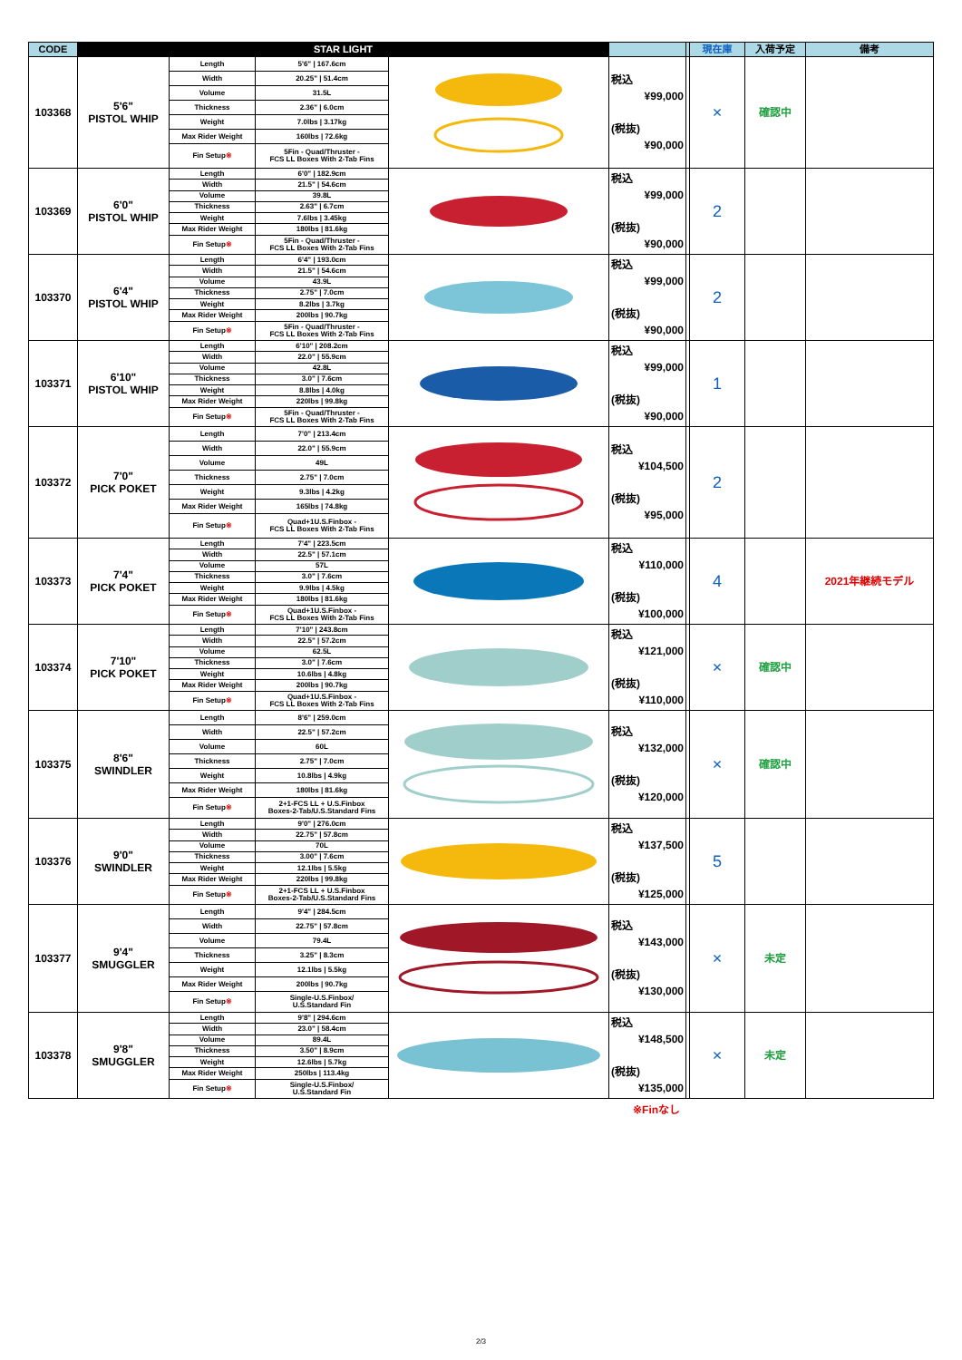| CODE | STAR LIGHT | | | | | | 現在庫 | 入荷予定 | 備考 |
| --- | --- | --- | --- | --- | --- | --- | --- | --- | --- |
| 103368 | 5'6" PISTOL WHIP | Length | 5'6" / 167.6cm | | 税込 ¥99,000 (税抜) ¥90,000 | | × | 確認中 | |
| | | Width | 20.25" / 51.4cm | | | | | | |
| | | Volume | 31.5L | | | | | | |
| | | Thickness | 2.36" / 6.0cm | | | | | | |
| | | Weight | 7.0lbs / 3.17kg | | | | | | |
| | | Max Rider Weight | 160lbs / 72.6kg | | | | | | |
| | | Fin Setup ※ | 5Fin - Quad/Thruster - FCS LL Boxes With 2-Tab Fins | | | | | | |
| 103369 | 6'0" PISTOL WHIP | Length | 6'0" / 182.9cm | | 税込 ¥99,000 (税抜) ¥90,000 | | 2 | | |
| | | Width | 21.5" / 54.6cm | | | | | | |
| | | Volume | 39.8L | | | | | | |
| | | Thickness | 2.63" / 6.7cm | | | | | | |
| | | Weight | 7.6lbs / 3.45kg | | | | | | |
| | | Max Rider Weight | 180lbs / 81.6kg | | | | | | |
| | | Fin Setup ※ | 5Fin - Quad/Thruster - FCS LL Boxes With 2-Tab Fins | | | | | | |
| 103370 | 6'4" PISTOL WHIP | Length | 6'4" / 193.0cm | | 税込 ¥99,000 (税抜) ¥90,000 | | 2 | | |
| | | Width | 21.5" / 54.6cm | | | | | | |
| | | Volume | 43.9L | | | | | | |
| | | Thickness | 2.75" / 7.0cm | | | | | | |
| | | Weight | 8.2lbs / 3.7kg | | | | | | |
| | | Max Rider Weight | 200lbs / 90.7kg | | | | | | |
| | | Fin Setup ※ | 5Fin - Quad/Thruster - FCS LL Boxes With 2-Tab Fins | | | | | | |
| 103371 | 6'10" PISTOL WHIP | Length | 6'10" / 208.2cm | | 税込 ¥99,000 (税抜) ¥90,000 | | 1 | | |
| | | Width | 22.0" / 55.9cm | | | | | | |
| | | Volume | 42.8L | | | | | | |
| | | Thickness | 3.0" / 7.6cm | | | | | | |
| | | Weight | 8.8lbs / 4.0kg | | | | | | |
| | | Max Rider Weight | 220lbs / 99.8kg | | | | | | |
| | | Fin Setup ※ | 5Fin - Quad/Thruster - FCS LL Boxes With 2-Tab Fins | | | | | | |
| 103372 | 7'0" PICK POKET | Length | 7'0" / 213.4cm | | 税込 ¥104,500 (税抜) ¥95,000 | | 2 | | |
| | | Width | 22.0" / 55.9cm | | | | | | |
| | | Volume | 49L | | | | | | |
| | | Thickness | 2.75" / 7.0cm | | | | | | |
| | | Weight | 9.3lbs / 4.2kg | | | | | | |
| | | Max Rider Weight | 165lbs / 74.8kg | | | | | | |
| | | Fin Setup ※ | Quad+1U.S.Finbox - FCS LL Boxes With 2-Tab Fins | | | | | | |
| 103373 | 7'4" PICK POKET | Length | 7'4" / 223.5cm | | 税込 ¥110,000 (税抜) ¥100,000 | | 4 | | 2021年継続モデル |
| | | Width | 22.5" / 57.1cm | | | | | | |
| | | Volume | 57L | | | | | | |
| | | Thickness | 3.0" / 7.6cm | | | | | | |
| | | Weight | 9.9lbs / 4.5kg | | | | | | |
| | | Max Rider Weight | 180lbs / 81.6kg | | | | | | |
| | | Fin Setup ※ | Quad+1U.S.Finbox - FCS LL Boxes With 2-Tab Fins | | | | | | |
| 103374 | 7'10" PICK POKET | Length | 7'10" / 243.8cm | | 税込 ¥121,000 (税抜) ¥110,000 | | × | 確認中 | |
| | | Width | 22.5" / 57.2cm | | | | | | |
| | | Volume | 62.5L | | | | | | |
| | | Thickness | 3.0" / 7.6cm | | | | | | |
| | | Weight | 10.6lbs / 4.8kg | | | | | | |
| | | Max Rider Weight | 200lbs / 90.7kg | | | | | | |
| | | Fin Setup ※ | Quad+1U.S.Finbox - FCS LL Boxes With 2-Tab Fins | | | | | | |
| 103375 | 8'6" SWINDLER | Length | 8'6" / 259.0cm | | 税込 ¥132,000 (税抜) ¥120,000 | | × | 確認中 | |
| | | Width | 22.5" / 57.2cm | | | | | | |
| | | Volume | 60L | | | | | | |
| | | Thickness | 2.75" / 7.0cm | | | | | | |
| | | Weight | 10.8lbs / 4.9kg | | | | | | |
| | | Max Rider Weight | 180lbs / 81.6kg | | | | | | |
| | | Fin Setup ※ | 2+1-FCS LL + U.S.Finbox Boxes-2-Tab/U.S.Standard Fins | | | | | | |
| 103376 | 9'0" SWINDLER | Length | 9'0" / 276.0cm | | 税込 ¥137,500 (税抜) ¥125,000 | | 5 | | |
| | | Width | 22.75" / 57.8cm | | | | | | |
| | | Volume | 70L | | | | | | |
| | | Thickness | 3.00" / 7.6cm | | | | | | |
| | | Weight | 12.1lbs / 5.5kg | | | | | | |
| | | Max Rider Weight | 220lbs / 99.8kg | | | | | | |
| | | Fin Setup ※ | 2+1-FCS LL + U.S.Finbox Boxes-2-Tab/U.S.Standard Fins | | | | | | |
| 103377 | 9'4" SMUGGLER | Length | 9'4" / 284.5cm | | 税込 ¥143,000 (税抜) ¥130,000 | | × | 未定 | |
| | | Width | 22.75" / 57.8cm | | | | | | |
| | | Volume | 79.4L | | | | | | |
| | | Thickness | 3.25" / 8.3cm | | | | | | |
| | | Weight | 12.1lbs / 5.5kg | | | | | | |
| | | Max Rider Weight | 200lbs / 90.7kg | | | | | | |
| | | Fin Setup ※ | Single-U.S.Finbox/ U.S.Standard Fin | | | | | | |
| 103378 | 9'8" SMUGGLER | Length | 9'8" / 294.6cm | | 税込 ¥148,500 (税抜) ¥135,000 | | × | 未定 | |
| | | Width | 23.0" / 58.4cm | | | | | | |
| | | Volume | 89.4L | | | | | | |
| | | Thickness | 3.50" / 8.9cm | | | | | | |
| | | Weight | 12.6lbs / 5.7kg | | | | | | |
| | | Max Rider Weight | 250lbs / 113.4kg | | | | | | |
| | | Fin Setup ※ | Single-U.S.Finbox/ U.S.Standard Fin | | | | | | |
※Finなし
2/3